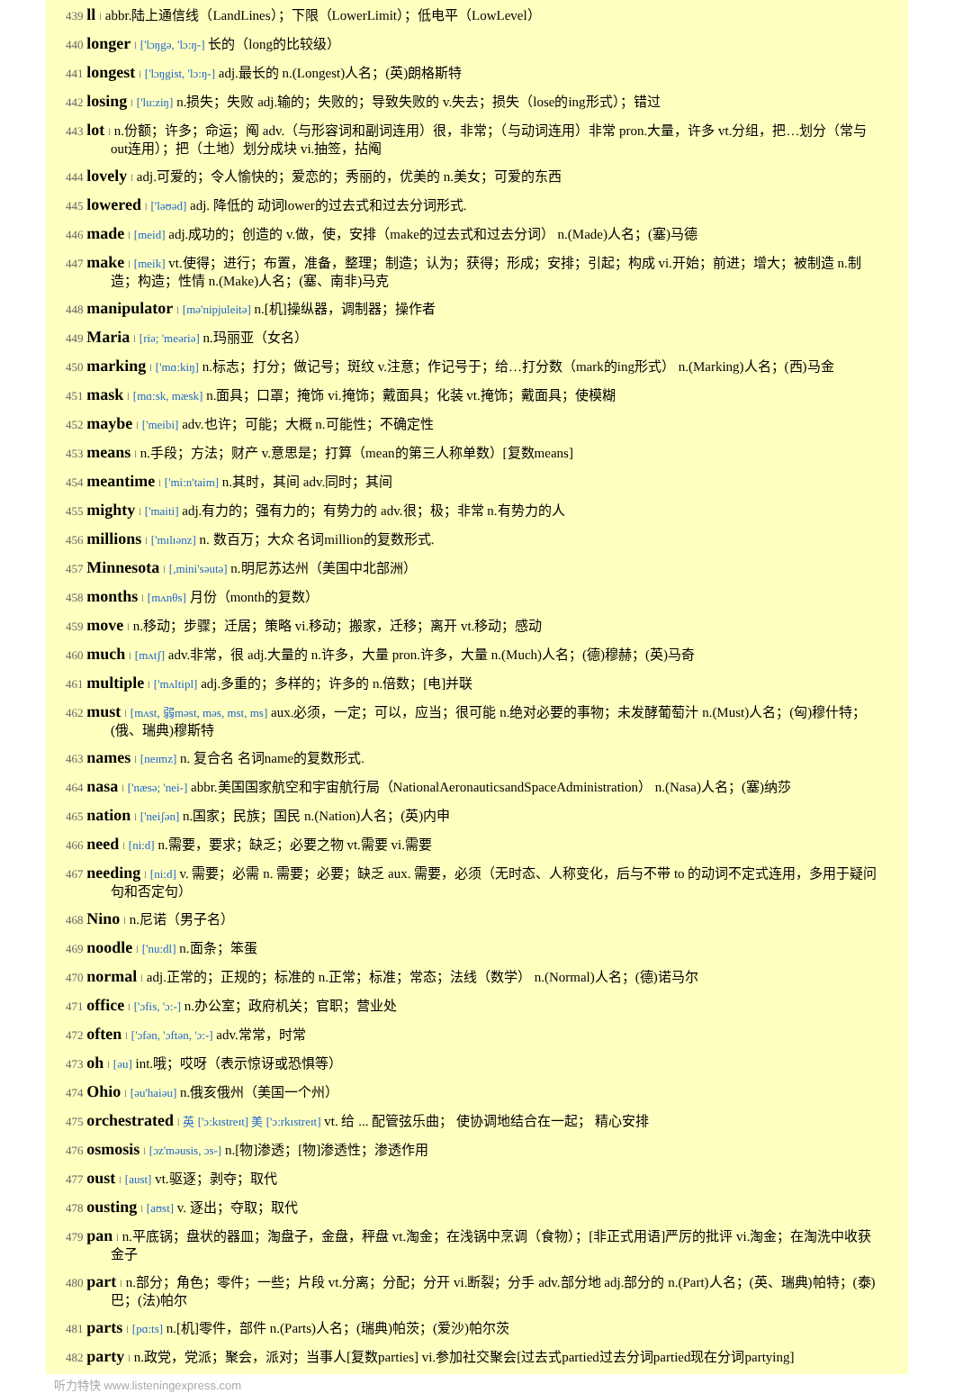439 ll l abbr.陆上通信线（LandLines）；下限（LowerLimit）；低电平（LowLevel）
440 longer l ['lɔŋgə, 'lɔ:ŋ-] 长的（long的比较级）
441 longest l ['lɔŋgist, 'lɔ:ŋ-] adj.最长的 n.(Longest)人名；(英)朗格斯特
442 losing l ['lu:ziŋ] n.损失；失败 adj.输的；失败的；导致失败的 v.失去；损失（lose的ing形式）；错过
443 lot l n.份额；许多；命运；阄 adv.（与形容词和副词连用）很，非常；（与动词连用）非常 pron.大量，许多 vt.分组，把…划分（常与out连用）；把（土地）划分成块 vi.抽签，拈阄
444 lovely l adj.可爱的；令人愉快的；爱恋的；秀丽的，优美的 n.美女；可爱的东西
445 lowered l ['ləʊəd] adj. 降低的 动词lower的过去式和过去分词形式.
446 made l [meid] adj.成功的；创造的 v.做，使，安排（make的过去式和过去分词） n.(Made)人名；(塞)马德
447 make l [meik] vt.使得；进行；布置，准备，整理；制造；认为；获得；形成；安排；引起；构成 vi.开始；前进；增大；被制造 n.制造；构造；性情 n.(Make)人名；(塞、南非)马克
448 manipulator l [mə'nipjuleitə] n.[机]操纵器，调制器；操作者
449 Maria l [riə; 'meəriə] n.玛丽亚（女名）
450 marking l ['mɑ:kiŋ] n.标志；打分；做记号；斑纹 v.注意；作记号于；给…打分数（mark的ing形式） n.(Marking)人名；(西)马金
451 mask l [mɑ:sk, mæsk] n.面具；口罩；掩饰 vi.掩饰；戴面具；化装 vt.掩饰；戴面具；使模糊
452 maybe l ['meibi] adv.也许；可能；大概 n.可能性；不确定性
453 means l n.手段；方法；财产 v.意思是；打算（mean的第三人称单数）[复数means]
454 meantime l ['mi:n'taim] n.其时，其间 adv.同时；其间
455 mighty l ['maiti] adj.有力的；强有力的；有势力的 adv.很；极；非常 n.有势力的人
456 millions l ['mɪlɪənz] n. 数百万；大众 名词million的复数形式.
457 Minnesota l [,mini'səutə] n.明尼苏达州（美国中北部洲）
458 months l [mʌnθs] 月份（month的复数）
459 move l n.移动；步骤；迁居；策略 vi.移动；搬家，迁移；离开 vt.移动；感动
460 much l [mʌtʃ] adv.非常，很 adj.大量的 n.许多，大量 pron.许多，大量 n.(Much)人名；(德)穆赫；(英)马奇
461 multiple l ['mʌltipl] adj.多重的；多样的；许多的 n.倍数；[电]并联
462 must l [mʌst, 弱məst, məs, mst, ms] aux.必须，一定；可以，应当；很可能 n.绝对必要的事物；未发酵葡萄汁 n.(Must)人名；(匈)穆什特；(俄、瑞典)穆斯特
463 names l [neɪmz] n. 复合名 名词name的复数形式.
464 nasa l ['næsə; 'nei-] abbr.美国国家航空和宇宙航行局（NationalAeronauticsandSpaceAdministration） n.(Nasa)人名；(塞)纳莎
465 nation l ['neiʃən] n.国家；民族；国民 n.(Nation)人名；(英)内申
466 need l [ni:d] n.需要，要求；缺乏；必要之物 vt.需要 vi.需要
467 needing l [ni:d] v. 需要；必需 n. 需要；必要；缺乏 aux. 需要，必须（无时态、人称变化，后与不带 to 的动词不定式连用，多用于疑问句和否定句）
468 Nino l n.尼诺（男子名）
469 noodle l ['nu:dl] n.面条；笨蛋
470 normal l adj.正常的；正规的；标准的 n.正常；标准；常态；法线（数学） n.(Normal)人名；(德)诺马尔
471 office l ['ɔfis, 'ɔ:-] n.办公室；政府机关；官职；营业处
472 often l ['ɔfən, 'ɔftən, 'ɔ:-] adv.常常，时常
473 oh l [əu] int.哦；哎呀（表示惊讶或恐惧等）
474 Ohio l [əu'haiəu] n.俄亥俄州（美国一个州）
475 orchestrated l 英 ['ɔ:kɪstreɪt] 美 ['ɔ:rkɪstreɪt] vt. 给 ... 配管弦乐曲； 使协调地结合在一起； 精心安排
476 osmosis l [ɔz'məusis, ɔs-] n.[物]渗透；[物]渗透性；渗透作用
477 oust l [aust] vt.驱逐；剥夺；取代
478 ousting l [aʊst] v. 逐出；夺取；取代
479 pan l n.平底锅；盘状的器皿；淘盘子，金盘，秤盘 vt.淘金；在浅锅中烹调（食物）；[非正式用语]严厉的批评 vi.淘金；在淘洗中收获金子
480 part l n.部分；角色；零件；一些；片段 vt.分离；分配；分开 vi.断裂；分手 adv.部分地 adj.部分的 n.(Part)人名；(英、瑞典)帕特；(泰)巴；(法)帕尔
481 parts l [pɑ:ts] n.[机]零件，部件 n.(Parts)人名；(瑞典)帕茨；(爱沙)帕尔茨
482 party l n.政党，党派；聚会，派对；当事人[复数parties] vi.参加社交聚会[过去式partied过去分词partied现在分词partying]
听力特快 www.listeningexpress.com